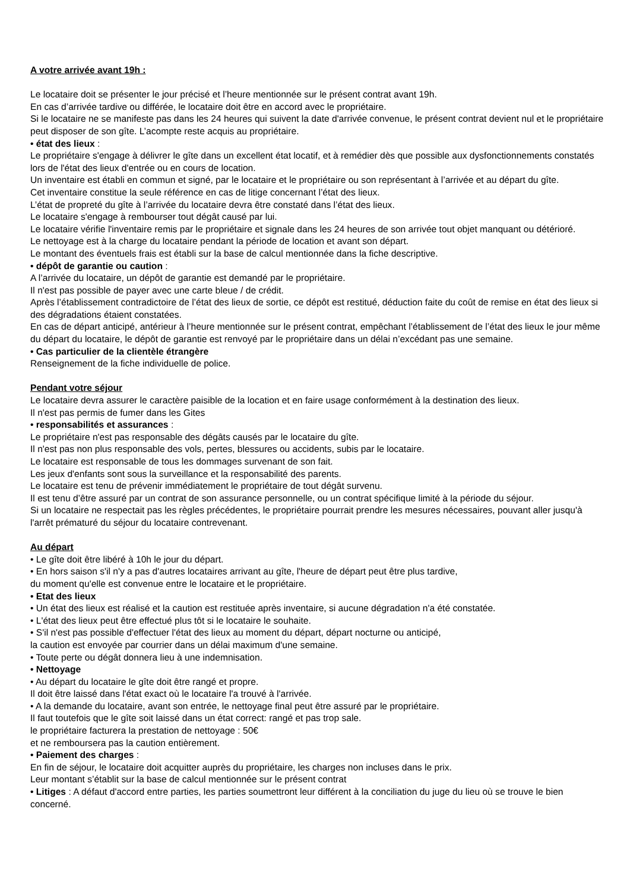A votre arrivée avant 19h :
Le locataire doit se présenter le jour précisé et l’heure mentionnée sur le présent contrat avant 19h.
En cas d’arrivée tardive ou différée, le locataire doit être en accord avec le propriétaire.
Si le locataire ne se manifeste pas dans les 24 heures qui suivent la date d'arrivée convenue, le présent contrat devient nul et le propriétaire peut disposer de son gîte. L’acompte reste acquis au propriétaire.
• état des lieux :
Le propriétaire s'engage à délivrer le gîte dans un excellent état locatif, et à remédier dès que possible aux dysfonctionnements constatés lors de l'état des lieux d'entrée ou en cours de location.
Un inventaire est établi en commun et signé, par le locataire et le propriétaire ou son représentant à l’arrivée et au départ du gîte.
Cet inventaire constitue la seule référence en cas de litige concernant l’état des lieux.
L’état de propreté du gîte à l’arrivée du locataire devra être constaté dans l’état des lieux.
Le locataire s'engage à rembourser tout dégât causé par lui.
Le locataire vérifie l'inventaire remis par le propriétaire et signale dans les 24 heures de son arrivée tout objet manquant ou détérioré.
Le nettoyage est à la charge du locataire pendant la période de location et avant son départ.
Le montant des éventuels frais est établi sur la base de calcul mentionnée dans la fiche descriptive.
• dépôt de garantie ou caution :
A l’arrivée du locataire, un dépôt de garantie est demandé par le propriétaire.
Il n'est pas possible de payer avec une carte bleue / de crédit.
Après l’établissement contradictoire de l’état des lieux de sortie, ce dépôt est restitué, déduction faite du coût de remise en état des lieux si des dégradations étaient constatées.
En cas de départ anticipé, antérieur à l’heure mentionnée sur le présent contrat, empêchant l’établissement de l’état des lieux le jour même du départ du locataire, le dépôt de garantie est renvoyé par le propriétaire dans un délai n’excédant pas une semaine.
• Cas particulier de la clientèle étrangère
Renseignement de la fiche individuelle de police.
Pendant votre séjour
Le locataire devra assurer le caractère paisible de la location et en faire usage conformément à la destination des lieux.
Il n'est pas permis de fumer dans les Gites
• responsabilités et assurances :
Le propriétaire n'est pas responsable des dégâts causés par le locataire du gîte.
Il n'est pas non plus responsable des vols, pertes, blessures ou accidents, subis par le locataire.
Le locataire est responsable de tous les dommages survenant de son fait.
Les jeux d'enfants sont sous la surveillance et la responsabilité des parents.
Le locataire est tenu de prévenir immédiatement le propriétaire de tout dégât survenu.
Il est tenu d’être assuré par un contrat de son assurance personnelle, ou un contrat spécifique limité à la période du séjour.
Si un locataire ne respectait pas les règles précédentes, le propriétaire pourrait prendre les mesures nécessaires, pouvant aller jusqu'à l'arrêt prématuré du séjour du locataire contrevenant.
Au départ
• Le gîte doit être libéré à 10h le jour du départ.
• En hors saison s'il n'y a pas d'autres locataires arrivant au gîte, l'heure de départ peut être plus tardive,
du moment qu'elle est convenue entre le locataire et le propriétaire.
• Etat des lieux
• Un état des lieux est réalisé et la caution est restituée après inventaire, si aucune dégradation n'a été constatée.
• L'état des lieux peut être effectué plus tôt si le locataire le souhaite.
• S'il n'est pas possible d'effectuer l'état des lieux au moment du départ, départ nocturne ou anticipé,
la caution est envoyée par courrier dans un délai maximum d'une semaine.
• Toute perte ou dégât donnera lieu à une indemnisation.
• Nettoyage
• Au départ du locataire le gîte doit être rangé et propre.
Il doit être laissé dans l'état exact où le locataire l'a trouvé à l'arrivée.
• A la demande du locataire, avant son entrée, le nettoyage final peut être assuré par le propriétaire.
Il faut toutefois que le gîte soit laissé dans un état correct: rangé et pas trop sale.
le propriétaire facturera la prestation de nettoyage : 50€
et ne remboursera pas la caution entièrement.
• Paiement des charges :
En fin de séjour, le locataire doit acquitter auprès du propriétaire, les charges non incluses dans le prix.
Leur montant s’établit sur la base de calcul mentionnée sur le présent contrat
• Litiges : A défaut d'accord entre parties, les parties soumettront leur différent à la conciliation du juge du lieu où se trouve le bien concerné.